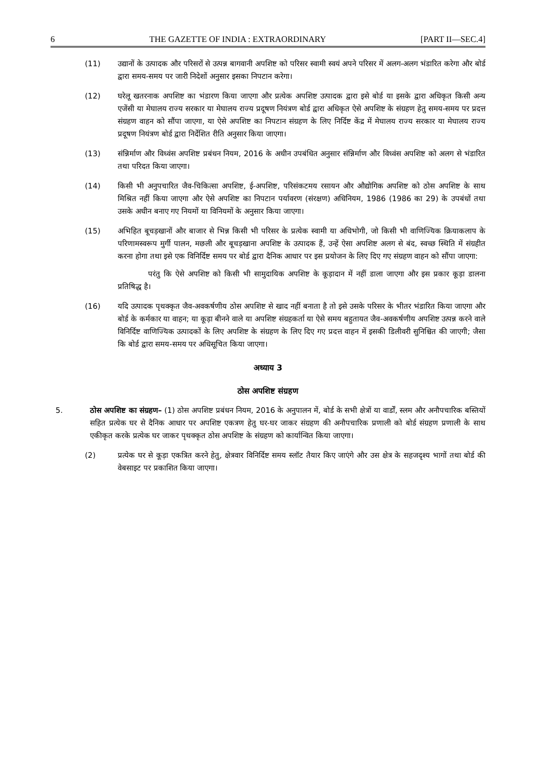6 THE GAZETTE OF INDIA : EXTRAORDINARY [PART II—SEC.4]
(11) उद्यानों के उत्पादक और परिसरों से उत्पन्न बागवानी अपशिष्ट को परिसर स्वामी स्वयं अपने परिसर में अलग-अलग भंडारित करेगा और बोर्ड द्वारा समय-समय पर जारी निदेशों अनुसार इसका निपटान करेगा।
(12) घरेलू खतरनाक अपशिष्ट का भंडारण किया जाएगा और प्रत्येक अपशिष्ट उत्पादक द्वारा इसे बोर्ड या इसके द्वारा अधिकृत किसी अन्य एजेंसी या मेघालय राज्य सरकार या मेघालय राज्य प्रदूषण नियंत्रण बोर्ड द्वारा अधिकृत ऐसे अपशिष्ट के संग्रहण हेतु समय-समय पर प्रदत्त संग्रहण वाहन को सौंपा जाएगा, या ऐसे अपशिष्ट का निपटान संग्रहण के लिए निर्दिष्ट केंद्र में मेघालय राज्य सरकार या मेघालय राज्य प्रदूषण नियंत्रण बोर्ड द्वारा निर्देशित रीति अनुसार किया जाएगा।
(13) संन्निर्माण और विध्वंस अपशिष्ट प्रबंधन नियम, 2016 के अधीन उपबंधित अनुसार संन्निर्माण और विध्वंस अपशिष्ट को अलग से भंडारित तथा परिदत किया जाएगा।
(14) किसी भी अनुपचारित जैव-चिकित्सा अपशिष्ट, ई-अपशिष्ट, परिसंकटमय रसायन और औद्योगिक अपशिष्ट को ठोस अपशिष्ट के साथ मिश्रित नहीं किया जाएगा और ऐसे अपशिष्ट का निपटान पर्यावरण (संरक्षण) अधिनियम, 1986 (1986 का 29) के उपबंधों तथा उसके अधीन बनाए गए नियमों या विनियमों के अनुसार किया जाएगा।
(15) अभिहित बूचड़खानों और बाजार से भिन्न किसी भी परिसर के प्रत्येक स्वामी या अधिभोगी, जो किसी भी वाणिज्यिक क्रियाकलाप के परिणामस्वरूप मुर्गी पालन, मछली और बूचड़खाना अपशिष्ट के उत्पादक हैं, उन्हें ऐसा अपशिष्ट अलग से बंद, स्वच्छ स्थिति में संग्रहीत करना होगा तथा इसे एक विनिर्दिष्ट समय पर बोर्ड द्वारा दैनिक आधार पर इस प्रयोजन के लिए दिए गए संग्रहण वाहन को सौंपा जाएगा:
परंतु कि ऐसे अपशिष्ट को किसी भी सामुदायिक अपशिष्ट के कूड़ादान में नहीं डाला जाएगा और इस प्रकार कूड़ा डालना प्रतिषिद्ध है।
(16) यदि उत्पादक पृथक्कृत जैव-अवकर्षणीय ठोस अपशिष्ट से खाद नहीं बनाता है तो इसे उसके परिसर के भीतर भंडारित किया जाएगा और बोर्ड के कर्मकार या वाहन; या कूड़ा बीनने वाले या अपशिष्ट संग्रहकर्ता या ऐसे समय बहुतायत जैव-अवकर्षणीय अपशिष्ट उत्पन्न करने वाले विनिर्दिष्ट वाणिज्यिक उत्पादकों के लिए अपशिष्ट के संग्रहण के लिए दिए गए प्रदत्त वाहन में इसकी डिलीवरी सुनिश्चित की जाएगी; जैसा कि बोर्ड द्वारा समय-समय पर अधिसूचित किया जाएगा।
अध्याय 3
ठोस अपशिष्ट संग्रहण
5. ठोस अपशिष्ट का संग्रहण– (1) ठोस अपशिष्ट प्रबंधन नियम, 2016 के अनुपालन में, बोर्ड के सभी क्षेत्रों या वार्डों, स्लम और अनौपचारिक बस्तियों सहित प्रत्येक घर से दैनिक आधार पर अपशिष्ट एकत्रण हेतु घर-घर जाकर संग्रहण की अनौपचारिक प्रणाली को बोर्ड संग्रहण प्रणाली के साथ एकीकृत करके प्रत्येक घर जाकर पृथक्कृत ठोस अपशिष्ट के संग्रहण को कार्यान्वित किया जाएगा।
(2) प्रत्येक घर से कूड़ा एकत्रित करने हेतु, क्षेत्रवार विनिर्दिष्ट समय स्लॉट तैयार किए जाएंगे और उस क्षेत्र के सहजदृश्य भागों तथा बोर्ड की वेबसाइट पर प्रकाशित किया जाएगा।